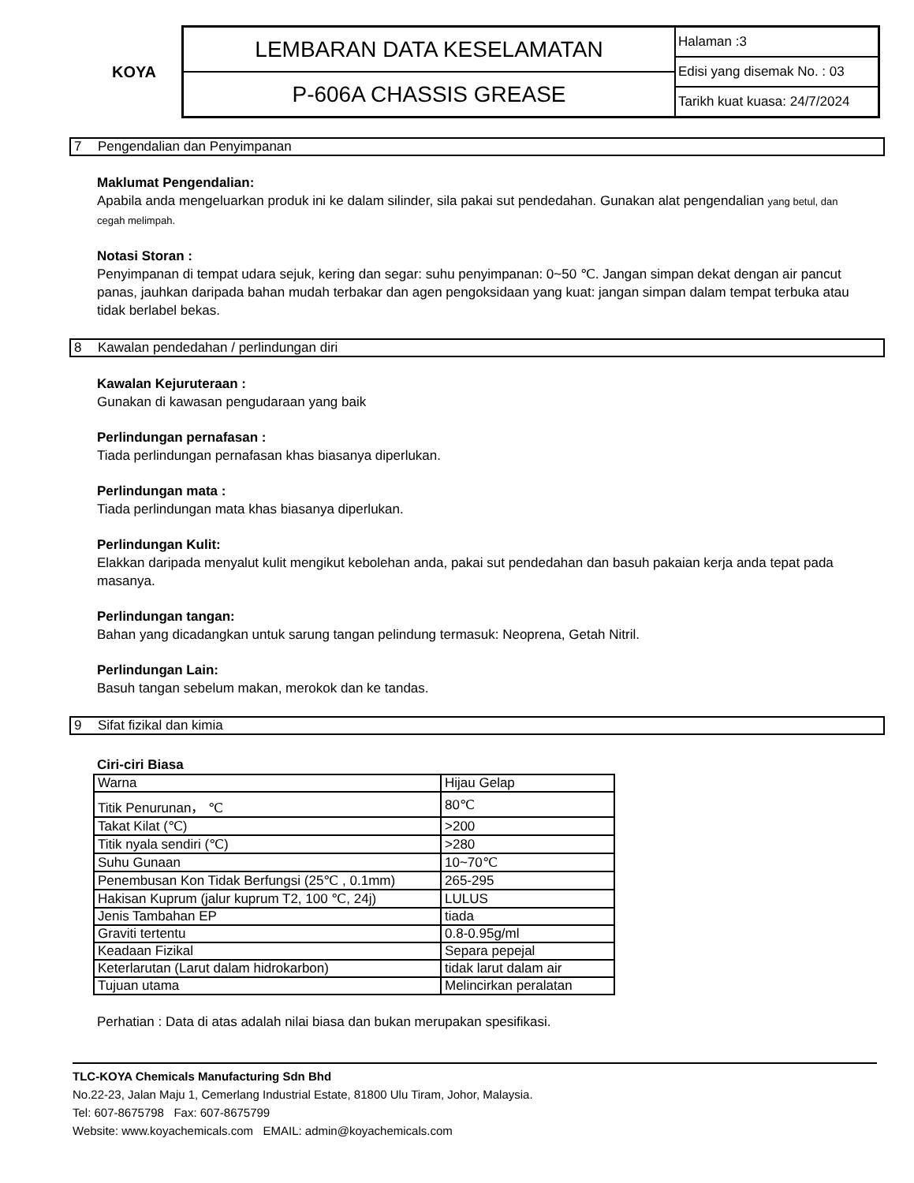KOYA
LEMBARAN DATA KESELAMATAN
P-606A CHASSIS GREASE
Halaman :3
Edisi yang disemak No. : 03
Tarikh kuat kuasa: 24/7/2024
7 Pengendalian dan Penyimpanan
Maklumat Pengendalian:
Apabila anda mengeluarkan produk ini ke dalam silinder, sila pakai sut pendedahan. Gunakan alat pengendalian yang betul, dan cegah melimpah.
Notasi Storan :
Penyimpanan di tempat udara sejuk, kering dan segar: suhu penyimpanan: 0~50 ℃. Jangan simpan dekat dengan air pancut panas, jauhkan daripada bahan mudah terbakar dan agen pengoksidaan yang kuat: jangan simpan dalam tempat terbuka atau tidak berlabel bekas.
8 Kawalan pendedahan / perlindungan diri
Kawalan Kejuruteraan :
Gunakan di kawasan pengudaraan yang baik
Perlindungan pernafasan :
Tiada perlindungan pernafasan khas biasanya diperlukan.
Perlindungan mata :
Tiada perlindungan mata khas biasanya diperlukan.
Perlindungan Kulit:
Elakkan daripada menyalut kulit mengikut kebolehan anda, pakai sut pendedahan dan basuh pakaian kerja anda tepat pada masanya.
Perlindungan tangan:
Bahan yang dicadangkan untuk sarung tangan pelindung termasuk: Neoprena, Getah Nitril.
Perlindungan Lain:
Basuh tangan sebelum makan, merokok dan ke tandas.
9 Sifat fizikal dan kimia
Ciri-ciri Biasa
| Warna | Hijau Gelap |
| Titik Penurunan， ℃ | 80℃ |
| Takat Kilat (℃) | >200 |
| Titik nyala sendiri (℃) | >280 |
| Suhu Gunaan | 10~70℃ |
| Penembusan Kon Tidak Berfungsi (25℃ , 0.1mm) | 265-295 |
| Hakisan Kuprum (jalur kuprum T2, 100 ℃, 24j) | LULUS |
| Jenis Tambahan EP | tiada |
| Graviti tertentu | 0.8-0.95g/ml |
| Keadaan Fizikal | Separa pepejal |
| Keterlarutan (Larut dalam hidrokarbon) | tidak larut dalam air |
| Tujuan utama | Melincirkan peralatan |
Perhatian : Data di atas adalah nilai biasa dan bukan merupakan spesifikasi.
TLC-KOYA Chemicals Manufacturing Sdn Bhd
No.22-23, Jalan Maju 1, Cemerlang Industrial Estate, 81800 Ulu Tiram, Johor, Malaysia.
Tel: 607-8675798 Fax: 607-8675799
Website: www.koyachemicals.com EMAIL: admin@koyachemicals.com